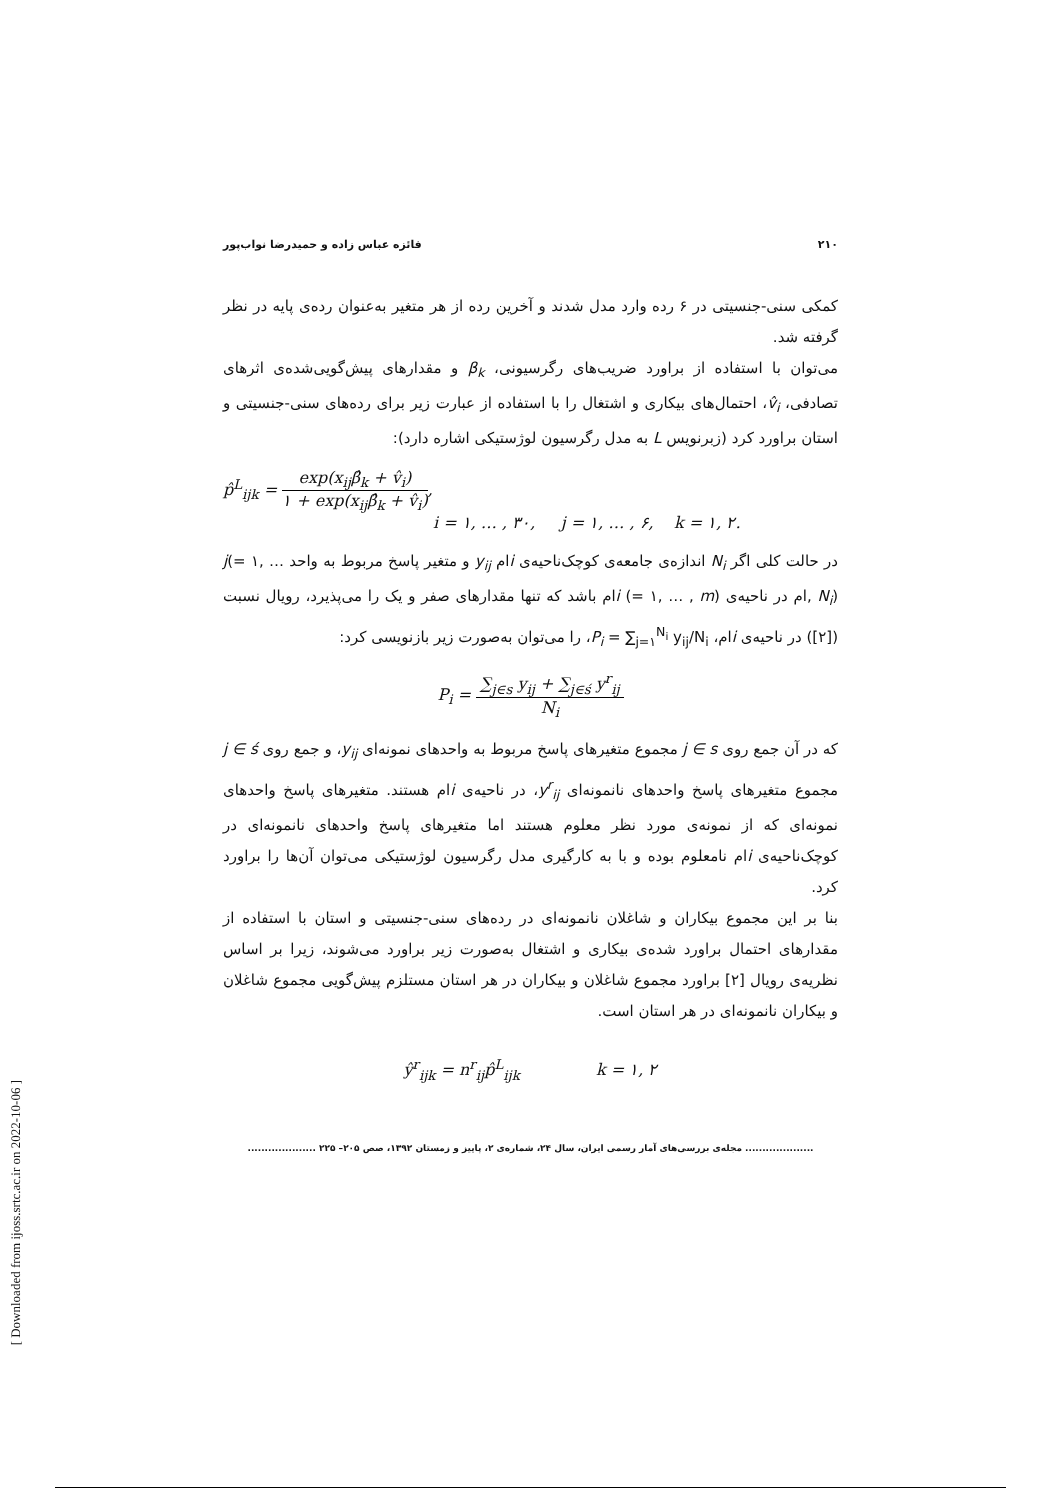۲۱۰ فائزه عباس زاده و حمیدرضا نواب‌پور
کمکی سنی-جنسیتی در ۶ رده وارد مدل شدند و آخرین رده از هر متغیر به‌عنوان رده‌ی پایه در نظر گرفته شد.
می‌توان با استفاده از براورد ضریب‌های رگرسیونی، β<sub>k</sub> و مقدارهای پیش‌گویی‌شده‌ی اثرهای تصادفی، v̂<sub>i</sub>، احتمال‌های بیکاری و اشتغال را با استفاده از عبارت زیر برای رده‌های سنی-جنسیتی و استان براورد کرد (زبرنویس L به مدل رگرسیون لوژستیکی اشاره دارد):
p̂<sup>L</sup><sub>ijk</sub> = exp(x<sub>ij</sub>β̂<sub>k</sub> + v̂<sub>i</sub>) ۱ + exp(x<sub>ij</sub>β̂<sub>k</sub> + v̂<sub>i</sub>),
i = ۱, … , ۳۰, j = ۱, … , ۶, k = ۱, ۲.
در حالت کلی اگر N<sub>i</sub> اندازه‌ی جامعه‌ی کوچک‌ناحیه‌ی iام y<sub>ij</sub> و متغیر پاسخ مربوط به واحد j(= ۱, … , N<sub>i</sub>)ام در ناحیه‌ی i (= ۱, … , m)ام باشد که تنها مقدارهای صفر و یک را می‌پذیرد، رویال نسبت ([۲]) در ناحیه‌ی iام، P<sub>i</sub> = ∑<sub>j=۱</sub><sup>N<sub>i</sub></sup> y<sub>ij</sub>/N<sub>i</sub>، را می‌توان به‌صورت زیر بازنویسی کرد:
P<sub>i</sub> = ∑<sub>j∈s</sub> y<sub>ij</sub> + ∑<sub>j∈ś</sub> y<sup>r</sup><sub>ij</sub> N<sub>i</sub>
که در آن جمع روی j ∈ s مجموع متغیرهای پاسخ مربوط به واحدهای نمونه‌ای y<sub>ij</sub>، و جمع روی j ∈ ś مجموع متغیرهای پاسخ واحدهای نانمونه‌ای y<sup>r</sup><sub>ij</sub>، در ناحیه‌ی iام هستند. متغیرهای پاسخ واحدهای نمونه‌ای که از نمونه‌ی مورد نظر معلوم هستند اما متغیرهای پاسخ واحدهای نانمونه‌ای در کوچک‌ناحیه‌ی iام نامعلوم بوده و با به کارگیری مدل رگرسیون لوژستیکی می‌توان آن‌ها را براورد کرد.
بنا بر این مجموع بیکاران و شاغلان نانمونه‌ای در رده‌های سنی-جنسیتی و استان با استفاده از مقدارهای احتمال براورد شده‌ی بیکاری و اشتغال به‌صورت زیر براورد می‌شوند، زیرا بر اساس نظریه‌ی رویال [۲] براورد مجموع شاغلان و بیکاران در هر استان مستلزم پیش‌گویی مجموع شاغلان و بیکاران نانمونه‌ای در هر استان است.
ŷ<sup>r</sup><sub>ijk</sub> = n<sup>r</sup><sub>ij</sub>p̂<sup>L</sup><sub>ijk</sub> k = ۱, ۲
.................... مجله‌ی بررسی‌های آمار رسمی ایران، سال ۲۴، شماره‌ی ۲، پاییز و زمستان ۱۳۹۲، صص ۲۰۵– ۲۲۵ ....................
[ Downloaded from ijoss.srtc.ac.ir on 2022-10-06 ]